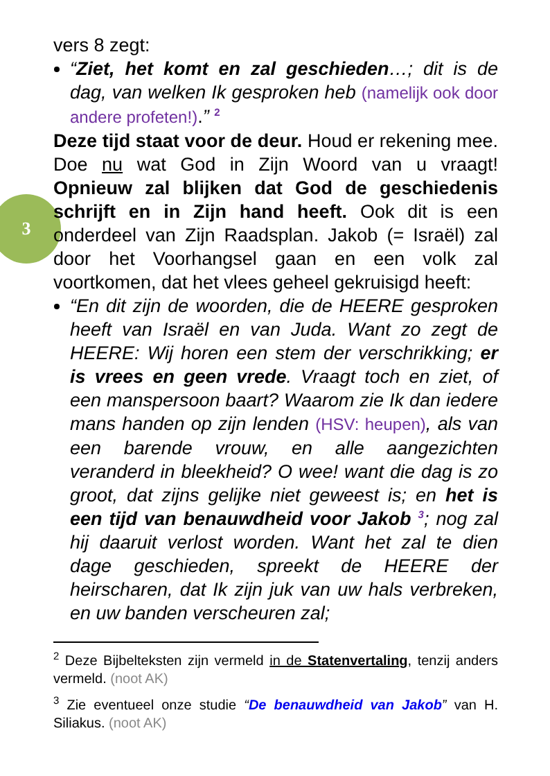3
vers 8 zegt:
“Ziet, het komt en zal geschieden…; dit is de dag, van welken Ik gesproken heb (namelijk ook door andere profeten!).” <sup>2</sup>
Deze tijd staat voor de deur. Houd er rekening mee. Doe nu wat God in Zijn Woord van u vraagt! Opnieuw zal blijken dat God de geschiedenis schrijft en in Zijn hand heeft. Ook dit is een onderdeel van Zijn Raadsplan. Jakob (= Israël) zal door het Voorhangsel gaan en een volk zal voortkomen, dat het vlees geheel gekruisigd heeft:
“En dit zijn de woorden, die de HEERE gesproken heeft van Israël en van Juda. Want zo zegt de HEERE: Wij horen een stem der verschrikking; er is vrees en geen vrede. Vraagt toch en ziet, of een manspersoon baart? Waarom zie Ik dan iedere mans handen op zijn lenden (HSV: heupen), als van een barende vrouw, en alle aangezichten veranderd in bleekheid? O wee! want die dag is zo groot, dat zijns gelijke niet geweest is; en het is een tijd van benauwdheid voor Jakob <sup>3</sup>; nog zal hij daaruit verlost worden. Want het zal te dien dage geschieden, spreekt de HEERE der heirscharen, dat Ik zijn juk van uw hals verbreken, en uw banden verscheuren zal;
<sup>2</sup> Deze Bijbelteksten zijn vermeld in de Statenvertaling, tenzij anders vermeld. (noot AK)
<sup>3</sup> Zie eventueel onze studie “De benauwdheid van Jakob” van H. Siliakus. (noot AK)